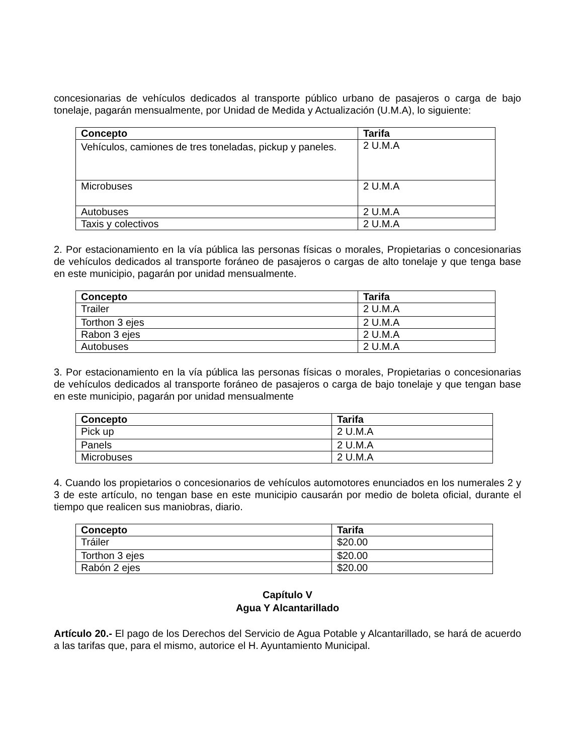concesionarias de vehículos dedicados al transporte público urbano de pasajeros o carga de bajo tonelaje, pagarán mensualmente, por Unidad de Medida y Actualización (U.M.A), lo siguiente:
| Concepto | Tarifa |
| --- | --- |
| Vehículos, camiones de tres toneladas, pickup y paneles. | 2 U.M.A |
| Microbuses | 2 U.M.A |
| Autobuses | 2 U.M.A |
| Taxis y colectivos | 2 U.M.A |
2. Por estacionamiento en la vía pública las personas físicas o morales, Propietarias o concesionarias de vehículos dedicados al transporte foráneo de pasajeros o cargas de alto tonelaje y que tenga base en este municipio, pagarán por unidad mensualmente.
| Concepto | Tarifa |
| --- | --- |
| Trailer | 2 U.M.A |
| Torthon 3 ejes | 2 U.M.A |
| Rabon 3 ejes | 2 U.M.A |
| Autobuses | 2 U.M.A |
3. Por estacionamiento en la vía pública las personas físicas o morales, Propietarias o concesionarias de vehículos dedicados al transporte foráneo de pasajeros o carga de bajo tonelaje y que tengan base en este municipio, pagarán por unidad mensualmente
| Concepto | Tarifa |
| --- | --- |
| Pick up | 2 U.M.A |
| Panels | 2 U.M.A |
| Microbuses | 2 U.M.A |
4. Cuando los propietarios o concesionarios de vehículos automotores enunciados en los numerales 2 y 3 de este artículo, no tengan base en este municipio causarán por medio de boleta oficial, durante el tiempo que realicen sus maniobras, diario.
| Concepto | Tarifa |
| --- | --- |
| Tráiler | $20.00 |
| Torthon 3 ejes | $20.00 |
| Rabón 2 ejes | $20.00 |
Capítulo V
Agua Y Alcantarillado
Artículo 20.- El pago de los Derechos del Servicio de Agua Potable y Alcantarillado, se hará de acuerdo a las tarifas que, para el mismo, autorice el H. Ayuntamiento Municipal.